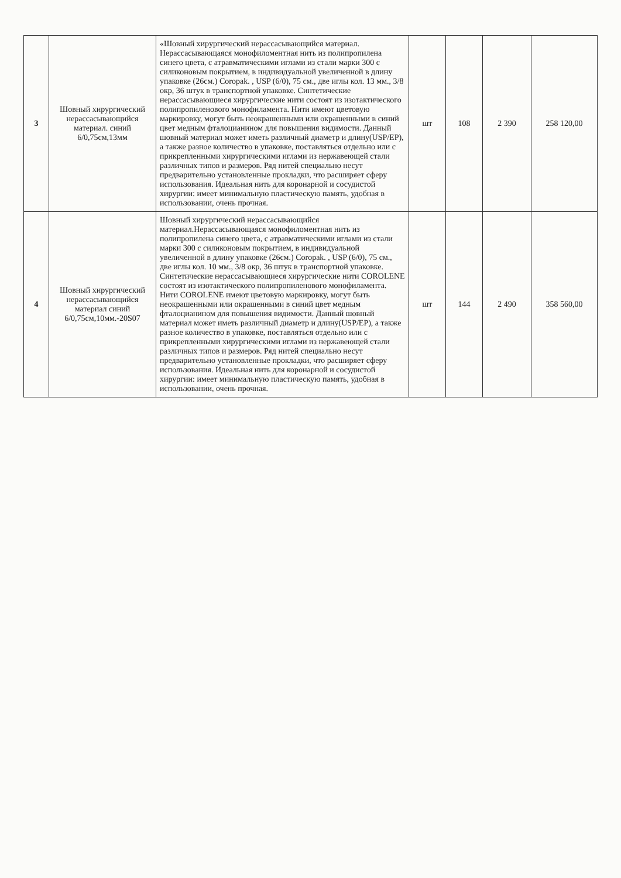| 3 | Шовный хирургический нерассасывающийся материал. синий 6/0,75см,13мм | «Шовный хирургический нерассасывающийся материал. Нерассасывающаяся монофиломентная нить из полипропилена синего цвета, с атравматическими иглами из стали марки 300 с силиконовым покрытием, в индивидуальной увеличенной в длину упаковке (26см.) Coropak. , USP (6/0), 75 см., две иглы кол. 13 мм., 3/8 окр, 36 штук в транспортной упаковке. Синтетические нерассасывающиеся хирургические нити состоят из изотактического полипропиленового монофиламента. Нити имеют цветовую маркировку, могут быть неокрашенными или окрашенными в синий цвет медным фталоцианином для повышения видимости. Данный шовный материал может иметь различный диаметр и длину(USP/EP), а также разное количество в упаковке, поставляться отдельно или с прикрепленными хирургическими иглами из нержавеющей стали различных типов и размеров. Ряд нитей специально несут предварительно установленные прокладки, что расширяет сферу использования. Идеальная нить для коронарной и сосудистой хирургии: имеет минимальную пластическую память, удобная в использовании, очень прочная. | шт | 108 | 2 390 | 258 120,00 |
| 4 | Шовный хирургический нерассасывающийся материал синий 6/0,75см,10мм.-20S07 | Шовный хирургический нерассасывающийся материал.Нерассасывающаяся монофиломентная нить из полипропилена синего цвета, с атравматическими иглами из стали марки 300 с силиконовым покрытием, в индивидуальной увеличенной в длину упаковке (26см.) Coropak. , USP (6/0), 75 см., две иглы кол. 10 мм., 3/8 окр, 36 штук в транспортной упаковке. Синтетические нерассасывающиеся хирургические нити COROLENE состоят из изотактического полипропиленового монофиламента. Нити COROLENE имеют цветовую маркировку, могут быть неокрашенными или окрашенными в синий цвет медным фталоцианином для повышения видимости. Данный шовный материал может иметь различный диаметр и длину(USP/EP), а также разное количество в упаковке, поставляться отдельно или с прикрепленными хирургическими иглами из нержавеющей стали различных типов и размеров. Ряд нитей специально несут предварительно установленные прокладки, что расширяет сферу использования. Идеальная нить для коронарной и сосудистой хирургии: имеет минимальную пластическую память, удобная в использовании, очень прочная. | шт | 144 | 2 490 | 358 560,00 |